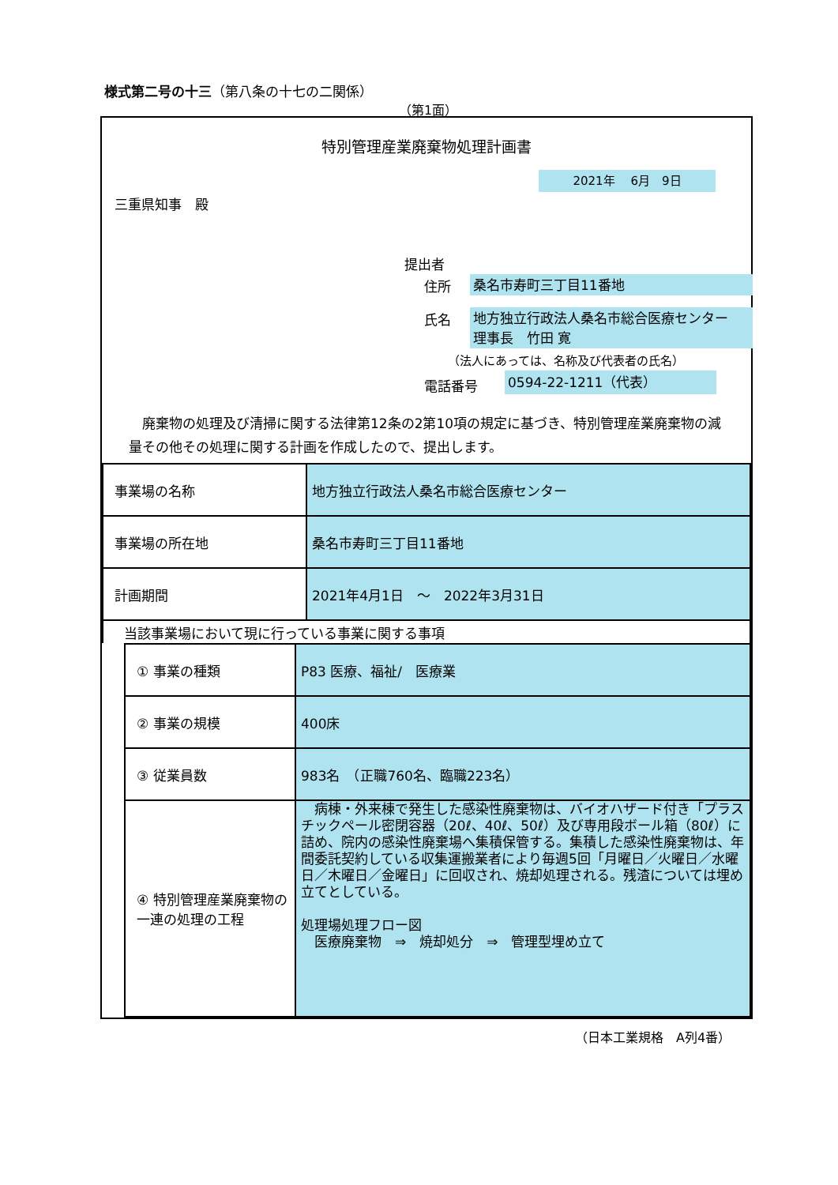様式第二号の十三（第八条の十七の二関係）
（第1面）
特別管理産業廃棄物処理計画書
2021年　 6月　9日
三重県知事　殿
提出者
住所 桑名市寿町三丁目11番地
氏名
地方独立行政法人桑名市総合医療センター
理事長　竹田 寛
（法人にあっては、名称及び代表者の氏名）
電話番号 0594-22-1211（代表）
　廃棄物の処理及び清掃に関する法律第12条の2第10項の規定に基づき、特別管理産業廃棄物の減量その他その処理に関する計画を作成したので、提出します。
| 事業場の名称 | 地方独立行政法人桑名市総合医療センター |
| 事業場の所在地 | 桑名市寿町三丁目11番地 |
| 計画期間 | 2021年4月1日 ～ 2022年3月31日 |
| 当該事業場において現に行っている事業に関する事項 | |
| ① 事業の種類 | P83 医療、福祉/ 医療業 |
| ② 事業の規模 | 400床 |
| ③ 従業員数 | 983名 （正職760名、臨職223名） |
| ④ 特別管理産業廃棄物の一連の処理の工程 | 病棟・外来棟で発生した感染性廃棄物は、バイオハザード付き「プラスチックペール密閉容器（20ℓ、40ℓ、50ℓ）及び専用段ボール箱（80ℓ）に詰め、院内の感染性廃棄場へ集積保管する。集積した感染性廃棄物は、年間委託契約している収集運搬業者により毎週5回「月曜日／火曜日／水曜日／木曜日／金曜日」に回収され、焼却処理される。残渣については埋め立てとしている。 処理場処理フロー図 医療廃棄物 ⇒ 焼却処分 ⇒ 管理型埋め立て |
（日本工業規格　A列4番）